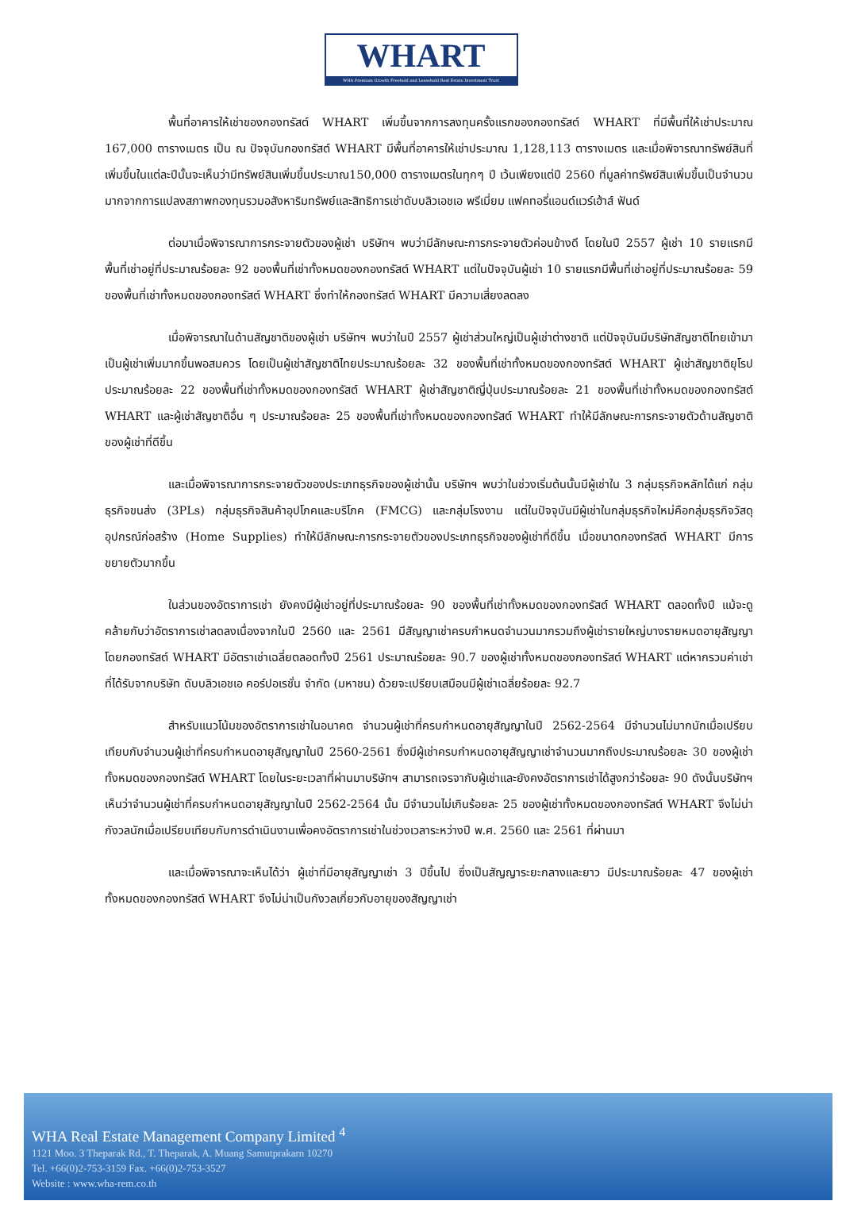WHART
WHA Premium Growth Freehold and Leasehold Real Estate Investment Trust
พื้นที่อาคารให้เช่าของกองทรัสต์ WHART เพิ่มขึ้นจากการลงทุนครั้งแรกของกองทรัสต์ WHART ที่มีพื้นที่ให้เช่าประมาณ 167,000 ตารางเมตร เป็น ณ ปัจจุบันกองทรัสต์ WHART มีพื้นที่อาคารให้เช่าประมาณ 1,128,113 ตารางเมตร และเมื่อพิจารณาทรัพย์สินที่เพิ่มขึ้นในแต่ละปีนั้นจะเห็นว่ามีทรัพย์สินเพิ่มขึ้นประมาณ150,000 ตารางเมตรในทุกๆ ปี เว้นเพียงแต่ปี 2560 ที่มูลค่าทรัพย์สินเพิ่มขึ้นเป็นจำนวนมากจากการแปลงสภาพกองทุนรวมอสังหาริมทรัพย์และสิทธิการเช่าดับบลิวเอชเอ พรีเมี่ยม แฟคทอรี่แอนด์แวร์เฮ้าส์ ฟันด์
ต่อมาเมื่อพิจารณาการกระจายตัวของผู้เช่า บริษัทฯ พบว่ามีลักษณะการกระจายตัวค่อนข้างดี โดยในปี 2557 ผู้เช่า 10 รายแรกมีพื้นที่เช่าอยู่ที่ประมาณร้อยละ 92 ของพื้นที่เช่าทั้งหมดของกองทรัสต์ WHART แต่ในปัจจุบันผู้เช่า 10 รายแรกมีพื้นที่เช่าอยู่ที่ประมาณร้อยละ 59 ของพื้นที่เช่าทั้งหมดของกองทรัสต์ WHART ซึ่งทำให้กองทรัสต์ WHART มีความเสี่ยงลดลง
เมื่อพิจารณาในด้านสัญชาติของผู้เช่า บริษัทฯ พบว่าในปี 2557 ผู้เช่าส่วนใหญ่เป็นผู้เช่าต่างชาติ แต่ปัจจุบันมีบริษัทสัญชาติไทยเข้ามาเป็นผู้เช่าเพิ่มมากขึ้นพอสมควร โดยเป็นผู้เช่าสัญชาติไทยประมาณร้อยละ 32 ของพื้นที่เช่าทั้งหมดของกองทรัสต์ WHART ผู้เช่าสัญชาติยุโรปประมาณร้อยละ 22 ของพื้นที่เช่าทั้งหมดของกองทรัสต์ WHART ผู้เช่าสัญชาติญี่ปุ่นประมาณร้อยละ 21 ของพื้นที่เช่าทั้งหมดของกองทรัสต์ WHART และผู้เช่าสัญชาติอื่น ๆ ประมาณร้อยละ 25 ของพื้นที่เช่าทั้งหมดของกองทรัสต์ WHART ทำให้มีลักษณะการกระจายตัวด้านสัญชาติของผู้เช่าที่ดีขึ้น
และเมื่อพิจารณาการกระจายตัวของประเภทธุรกิจของผู้เช่านั้น บริษัทฯ พบว่าในช่วงเริ่มต้นนั้นมีผู้เช่าใน 3 กลุ่มธุรกิจหลักได้แก่ กลุ่มธุรกิจขนส่ง (3PLs) กลุ่มธุรกิจสินค้าอุปโภคและบริโภค (FMCG) และกลุ่มโรงงาน แต่ในปัจจุบันมีผู้เช่าในกลุ่มธุรกิจใหม่คือกลุ่มธุรกิจวัสดุอุปกรณ์ก่อสร้าง (Home Supplies) ทำให้มีลักษณะการกระจายตัวของประเภทธุรกิจของผู้เช่าที่ดีขึ้น เมื่อขนาดกองทรัสต์ WHART มีการขยายตัวมากขึ้น
ในส่วนของอัตราการเช่า ยังคงมีผู้เช่าอยู่ที่ประมาณร้อยละ 90 ของพื้นที่เช่าทั้งหมดของกองทรัสต์ WHART ตลอดทั้งปี แม้จะดูคล้ายกับว่าอัตราการเช่าลดลงเนื่องจากในปี 2560 และ 2561 มีสัญญาเช่าครบกำหนดจำนวนมากรวมถึงผู้เช่ารายใหญ่บางรายหมดอายุสัญญา โดยกองทรัสต์ WHART มีอัตราเช่าเฉลี่ยตลอดทั้งปี 2561 ประมาณร้อยละ 90.7 ของผู้เช่าทั้งหมดของกองทรัสต์ WHART แต่หากรวมค่าเช่าที่ได้รับจากบริษัท ดับบลิวเอชเอ คอร์ปอเรชั่น จำกัด (มหาชน) ด้วยจะเปรียบเสมือนมีผู้เช่าเฉลี่ยร้อยละ 92.7
สำหรับแนวโน้มของอัตราการเช่าในอนาคต จำนวนผู้เช่าที่ครบกำหนดอายุสัญญาในปี 2562-2564 มีจำนวนไม่มากนักเมื่อเปรียบเทียบกับจำนวนผู้เช่าที่ครบกำหนดอายุสัญญาในปี 2560-2561 ซึ่งมีผู้เช่าครบกำหนดอายุสัญญาเช่าจำนวนมากถึงประมาณร้อยละ 30 ของผู้เช่าทั้งหมดของกองทรัสต์ WHART โดยในระยะเวลาที่ผ่านมาบริษัทฯ สามารถเจรจากับผู้เช่าและยังคงอัตราการเช่าได้สูงกว่าร้อยละ 90 ดังนั้นบริษัทฯ เห็นว่าจำนวนผู้เช่าที่ครบกำหนดอายุสัญญาในปี 2562-2564 นั้น มีจำนวนไม่เกินร้อยละ 25 ของผู้เช่าทั้งหมดของกองทรัสต์ WHART จึงไม่น่ากังวลนักเมื่อเปรียบเทียบกับการดำเนินงานเพื่อคงอัตราการเช่าในช่วงเวลาระหว่างปี พ.ศ. 2560 และ 2561 ที่ผ่านมา
และเมื่อพิจารณาจะเห็นได้ว่า ผู้เช่าที่มีอายุสัญญาเช่า 3 ปีขึ้นไป ซึ่งเป็นสัญญาระยะกลางและยาว มีประมาณร้อยละ 47 ของผู้เช่าทั้งหมดของกองทรัสต์ WHART จึงไม่น่าเป็นกังวลเกี่ยวกับอายุของสัญญาเช่า
WHA Real Estate Management Company Limited <sup>4</sup>
1121 Moo. 3 Theparak Rd., T. Theparak, A. Muang Samutprakarn 10270
Tel. +66(0)2-753-3159 Fax. +66(0)2-753-3527
Website : www.wha-rem.co.th